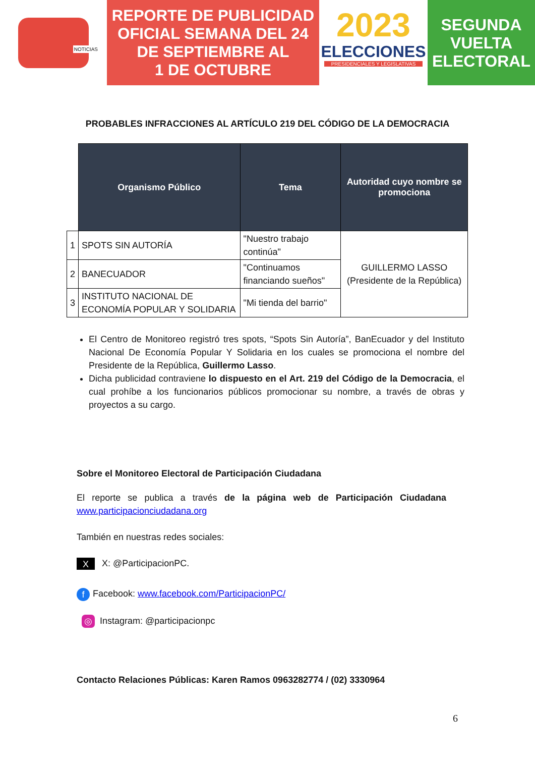NOTICIAS
REPORTE DE PUBLICIDAD
OFICIAL SEMANA DEL 24
DE SEPTIEMBRE AL
1 DE OCTUBRE
2023
ELECCIONES
PRESIDENCIALES Y LEGISLATIVAS
SEGUNDA
VUELTA
ELECTORAL
PROBABLES INFRACCIONES AL ARTÍCULO 219 DEL CÓDIGO DE LA DEMOCRACIA
| | Organismo Público | Tema | Autoridad cuyo nombre se promociona |
| --- | --- | --- | --- |
| 1 | SPOTS SIN AUTORÍA | "Nuestro trabajo continúa" | GUILLERMO LASSO (Presidente de la República) |
| 2 | BANECUADOR | "Continuamos financiando sueños" | |
| 3 | INSTITUTO NACIONAL DE ECONOMÍA POPULAR Y SOLIDARIA | "Mi tienda del barrio" | |
El Centro de Monitoreo registró tres spots, “Spots Sin Autoría”, BanEcuador y del Instituto Nacional De Economía Popular Y Solidaria en los cuales se promociona el nombre del Presidente de la República, Guillermo Lasso.
Dicha publicidad contraviene lo dispuesto en el Art. 219 del Código de la Democracia, el cual prohíbe a los funcionarios públicos promocionar su nombre, a través de obras y proyectos a su cargo.
Sobre el Monitoreo Electoral de Participación Ciudadana
El reporte se publica a través de la página web de Participación Ciudadana www.participacionciudadana.org
También en nuestras redes sociales:
X X: @ParticipacionPC.
f Facebook: www.facebook.com/ParticipacionPC/
◎ Instagram: @participacionpc
Contacto Relaciones Públicas: Karen Ramos 0963282774 / (02) 3330964
6